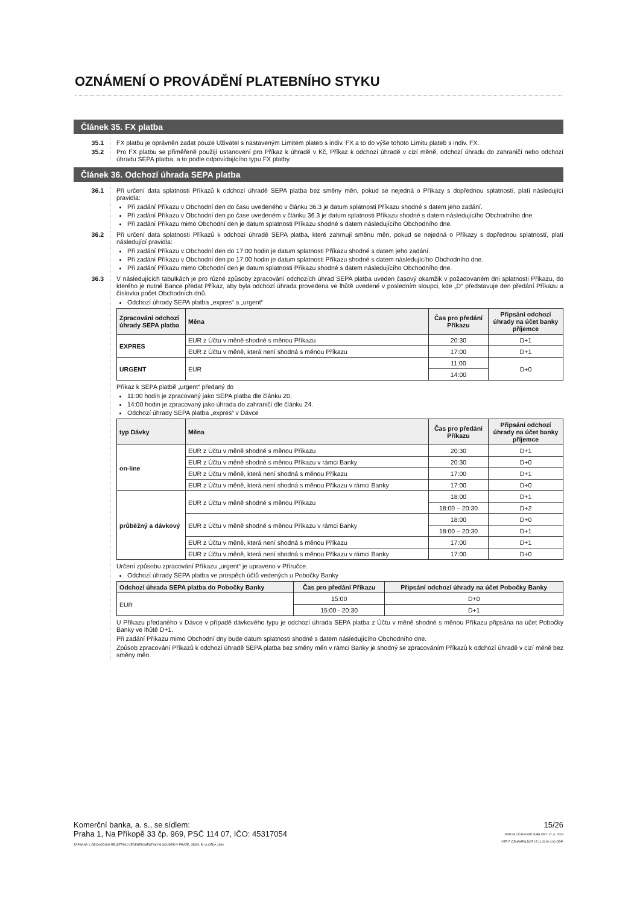OZNÁMENÍ O PROVÁDĚNÍ PLATEBNÍHO STYKU
Článek 35. FX platba
35.1 FX platbu je oprávněn zadat pouze Uživatel s nastaveným Limitem plateb s indiv. FX a to do výše tohoto Limitu plateb s indiv. FX.
35.2 Pro FX platbu se přiměřeně použijí ustanovení pro Příkaz k úhradě v Kč, Příkaz k odchozí úhradě v cizí měně, odchozí úhradu do zahraničí nebo odchozí úhradu SEPA platba, a to podle odpovídajícího typu FX platby.
Článek 36. Odchozí úhrada SEPA platba
36.1 Při určení data splatnosti Příkazů k odchozí úhradě SEPA platba bez směny měn, pokud se nejedná o Příkazy s dopřednou splatností, platí následující pravidla:
Při zadání Příkazu v Obchodní den do času uvedeného v článku 36.3 je datum splatnosti Příkazu shodné s datem jeho zadání.
Při zadání Příkazu v Obchodní den po čase uvedeném v článku 36.3 je datum splatnosti Příkazu shodné s datem následujícího Obchodního dne.
Při zadání Příkazu mimo Obchodní den je datum splatnosti Příkazu shodné s datem následujícího Obchodního dne.
36.2 Při určení data splatnosti Příkazů k odchozí úhradě SEPA platba, které zahrnují směnu měn, pokud se nejedná o Příkazy s dopřednou splatností, platí následující pravidla:
Při zadání Příkazu v Obchodní den do 17:00 hodin je datum splatnosti Příkazu shodné s datem jeho zadání.
Při zadání Příkazu v Obchodní den po 17:00 hodin je datum splatnosti Příkazu shodné s datem následujícího Obchodního dne.
Při zadání Příkazu mimo Obchodní den je datum splatnosti Příkazu shodné s datem následujícího Obchodního dne.
36.3 V následujících tabulkách je pro různé způsoby zpracování odchozích úhrad SEPA platba uveden časový okamžik v požadovaném dni splatnosti Příkazu, do kterého je nutné Bance předat Příkaz, aby byla odchozí úhrada provedena ve lhůtě uvedené v posledním sloupci, kde „D“ představuje den předání Příkazu a číslovka počet Obchodních dnů.
Odchozí úhrady SEPA platba „expres“ a „urgent“
| Zpracování odchozí úhrady SEPA platba | Měna | Čas pro předání Příkazu | Připsání odchozí úhrady na účet banky příjemce |
| --- | --- | --- | --- |
| EXPRES | EUR z Účtu v měně shodné s měnou Příkazu | 20:30 | D+1 |
| | EUR z Účtu v měně, která není shodná s měnou Příkazu | 17:00 | D+1 |
| URGENT | EUR | 11:00 | D+0 |
| | | 14:00 | |
Příkaz k SEPA platbě „urgent“ předaný do
11:00 hodin je zpracovaný jako SEPA platba dle článku 20,
14:00 hodin je zpracovaný jako úhrada do zahraničí dle článku 24.
Odchozí úhrady SEPA platba „expres“ v Dávce
| typ Dávky | Měna | Čas pro předání Příkazu | Připsání odchozí úhrady na účet banky příjemce |
| --- | --- | --- | --- |
| on-line | EUR z Účtu v měně shodné s měnou Příkazu | 20:30 | D+1 |
| | EUR z Účtu v měně shodné s měnou Příkazu v rámci Banky | 20:30 | D+0 |
| | EUR z Účtu v měně, která není shodná s měnou Příkazu | 17:00 | D+1 |
| | EUR z Účtu v měně, která není shodná s měnou Příkazu v rámci Banky | 17:00 | D+0 |
| průběžný a dávkový | EUR z Účtu v měně shodné s měnou Příkazu | 18:00 | D+1 |
| | | 18:00 – 20:30 | D+2 |
| | EUR z Účtu v měně shodné s měnou Příkazu v rámci Banky | 18:00 | D+0 |
| | | 18:00 – 20:30 | D+1 |
| | EUR z Účtu v měně, která není shodná s měnou Příkazu | 17:00 | D+1 |
| | EUR z Účtu v měně, která není shodná s měnou Příkazu v rámci Banky | 17:00 | D+0 |
Určení způsobu zpracování Příkazu „urgent“ je upraveno v Příručce.
Odchozí úhrady SEPA platba ve prospěch účtů vedených u Pobočky Banky
| Odchozí úhrada SEPA platba do Pobočky Banky | Čas pro předání Příkazu | Připsání odchozí úhrady na účet Pobočky Banky |
| --- | --- | --- |
| EUR | 15:00 | D+0 |
| | 15:00 - 20:30 | D+1 |
U Příkazu předaného v Dávce v případě dávkového typu je odchozí úhrada SEPA platba z Účtu v měně shodné s měnou Příkazu připsána na účet Pobočky Banky ve lhůtě D+1.
Při zadání Příkazu mimo Obchodní dny bude datum splatnosti shodné s datem následujícího Obchodního dne.
Způsob zpracování Příkazů k odchozí úhradě SEPA platba bez směny měn v rámci Banky je shodný se zpracováním Příkazů k odchozí úhradě v cizí měně bez směny měn.
Komerční banka, a. s., se sídlem:
Praha 1, Na Příkopě 33 čp. 969, PSČ 114 07, IČO: 45317054
ZAPSANÁ V OBCHODNÍM REJSTŘÍKU VEDENÉM MĚSTSKÝM SOUDEM V PRAZE, ODDÍL B, VLOŽKA 1360
15/26
DATUM ÚČINNOSTI ŠABLONY 17. 6. 2019
VER F OZNAMPS.DOT 15.11.2019 4:00 ODP.